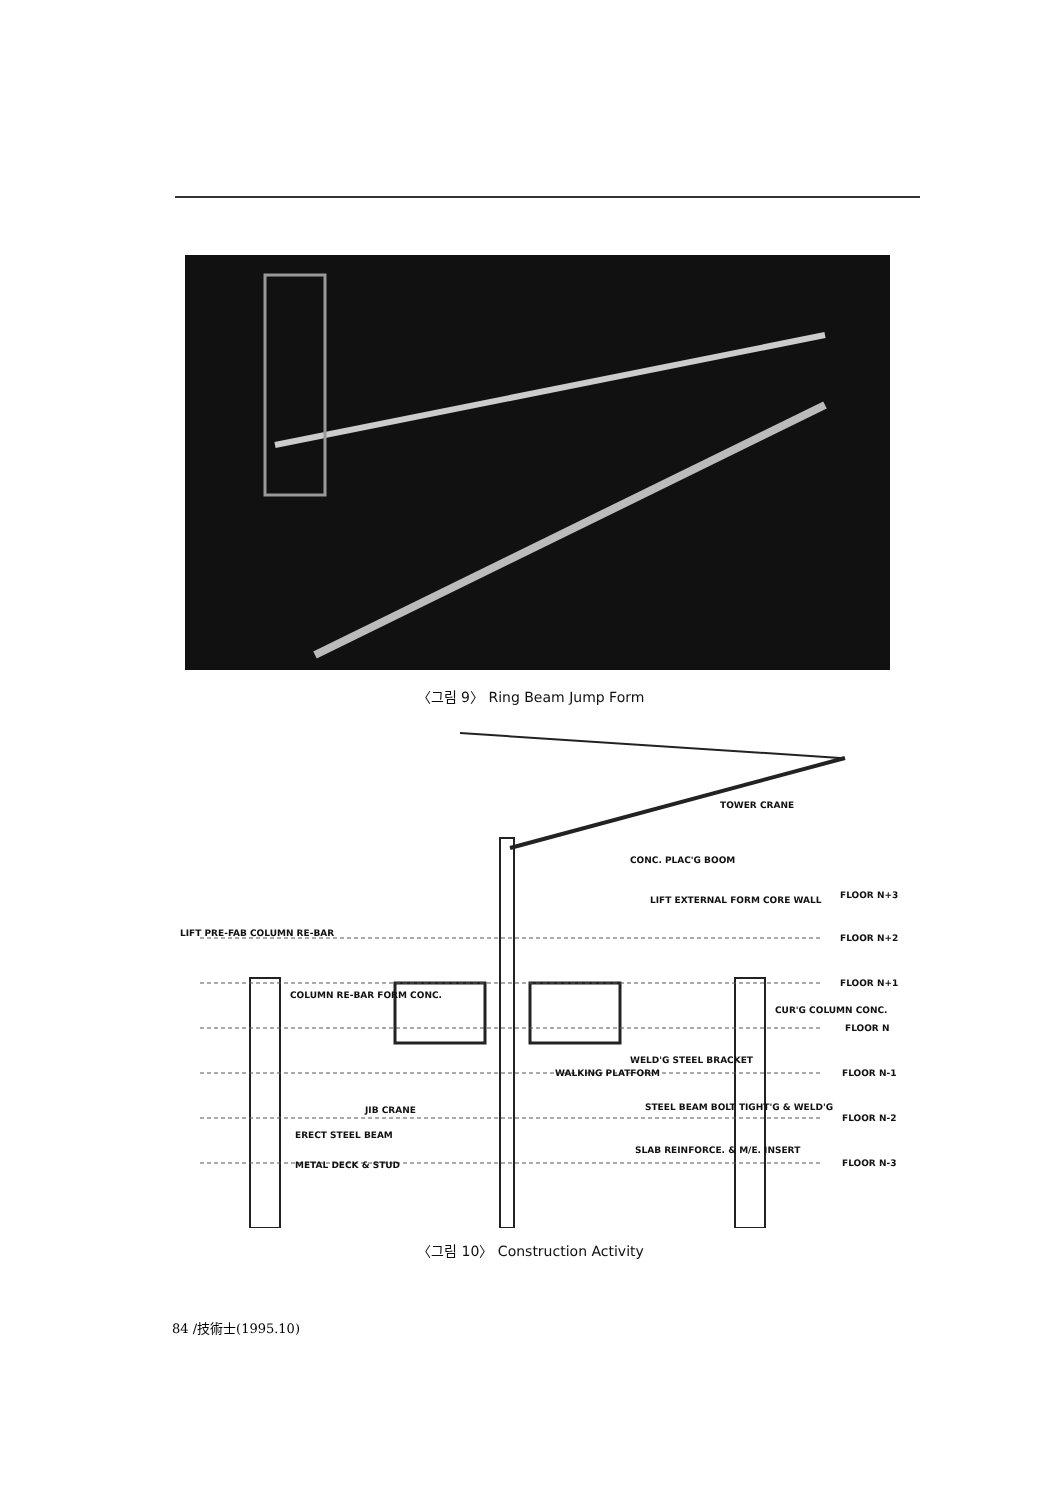〈그림 9〉 Ring Beam Jump Form
TOWER CRANE
CONC. PLAC'G BOOM
LIFT EXTERNAL FORM CORE WALL
LIFT PRE-FAB COLUMN RE-BAR
COLUMN RE-BAR FORM CONC.
CUR'G COLUMN CONC.
WELD'G STEEL BRACKET
WALKING PLATFORM
JIB CRANE
ERECT STEEL BEAM
STEEL BEAM BOLT TIGHT'G & WELD'G
SLAB REINFORCE. & M/E. INSERT
METAL DECK & STUD
FLOOR N+3
FLOOR N+2
FLOOR N+1
FLOOR N
FLOOR N-1
FLOOR N-2
FLOOR N-3
〈그림 10〉 Construction Activity
84 /技術士(1995.10)